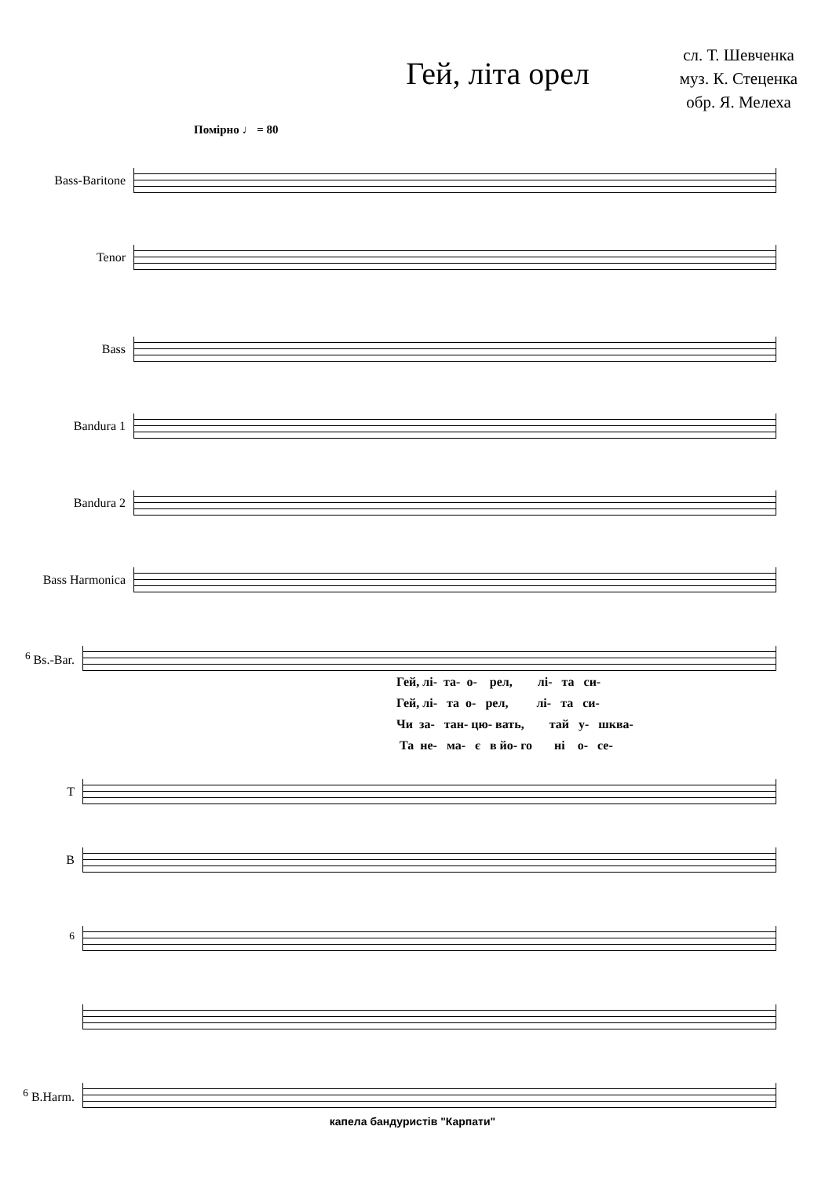Гей, літа орел
сл. Т. Шевченка
муз. К. Стеценка
обр. Я. Мелеха
Помірно ♩ = 80
Bass-Baritone
Tenor
Bass
Bandura 1
Bandura 2
Bass Harmonica
<sup>6</sup> Bs.-Bar.
Гей, лі- та- о- рел, лі- та си- Гей, лі- та о- рел, лі- та си- Чи за- тан- цю- вать, тай у- шква- Та не- ма- є в йо- го ні о- се-
T
B
<sup>6</sup>
<sup>6</sup> B.Harm.
капела бандуристів "Карпати"